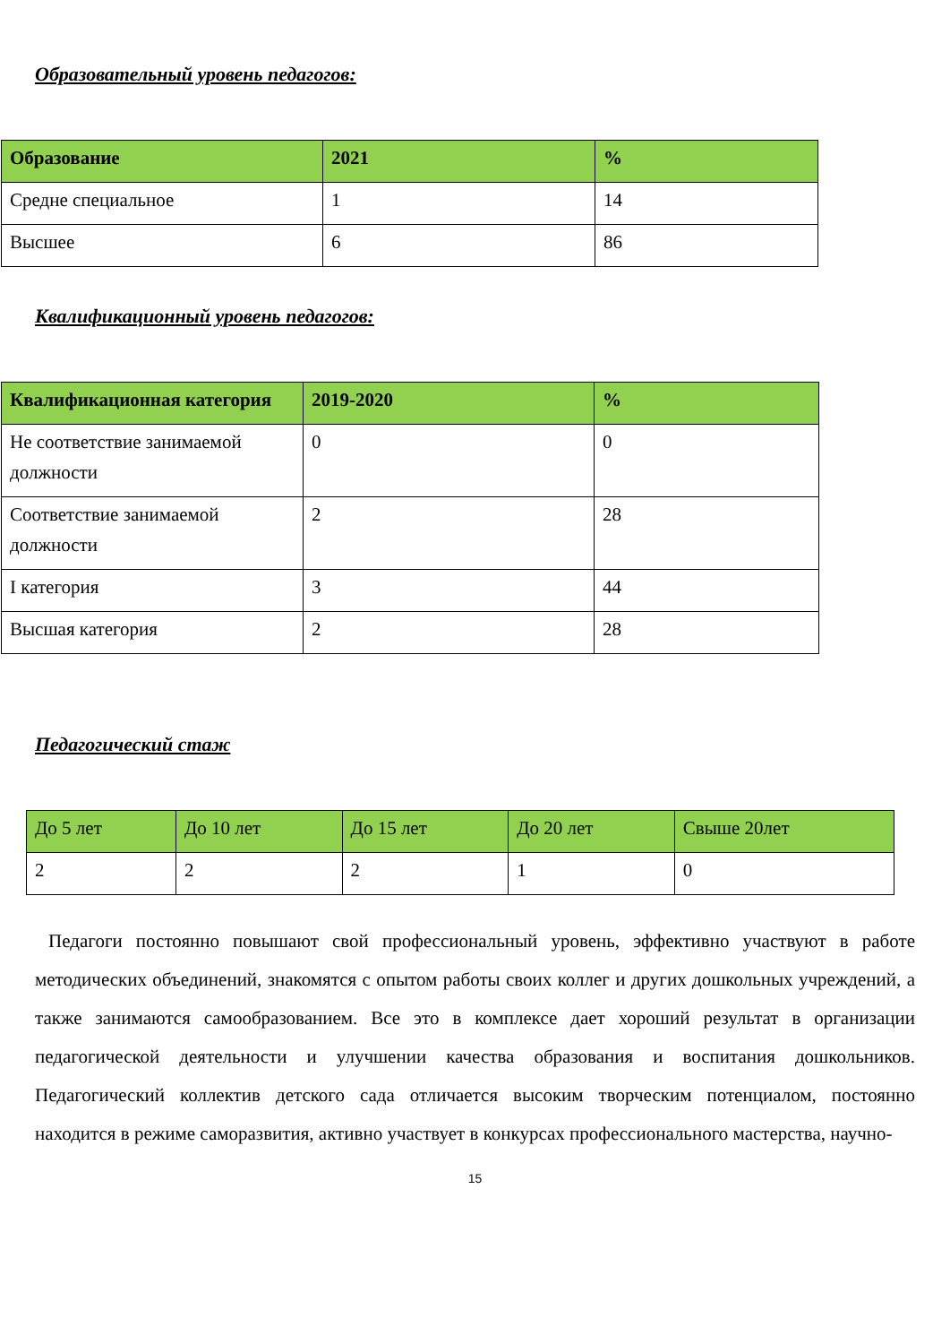Образовательный уровень педагогов:
| Образование | 2021 | % |
| --- | --- | --- |
| Средне специальное | 1 | 14 |
| Высшее | 6 | 86 |
Квалификационный уровень педагогов:
| Квалификационная категория | 2019-2020 | % |
| --- | --- | --- |
| Не соответствие занимаемой должности | 0 | 0 |
| Соответствие занимаемой должности | 2 | 28 |
| I категория | 3 | 44 |
| Высшая категория | 2 | 28 |
Педагогический стаж
| До 5 лет | До 10 лет | До 15 лет | До 20 лет | Свыше 20лет |
| --- | --- | --- | --- | --- |
| 2 | 2 | 2 | 1 | 0 |
Педагоги постоянно повышают свой профессиональный уровень, эффективно участвуют в работе методических объединений, знакомятся с опытом работы своих коллег и других дошкольных учреждений, а также занимаются самообразованием. Все это в комплексе дает хороший результат в организации педагогической деятельности и улучшении качества образования и воспитания дошкольников. Педагогический коллектив детского сада отличается высоким творческим потенциалом, постоянно находится в режиме саморазвития, активно участвует в конкурсах профессионального мастерства, научно-
15